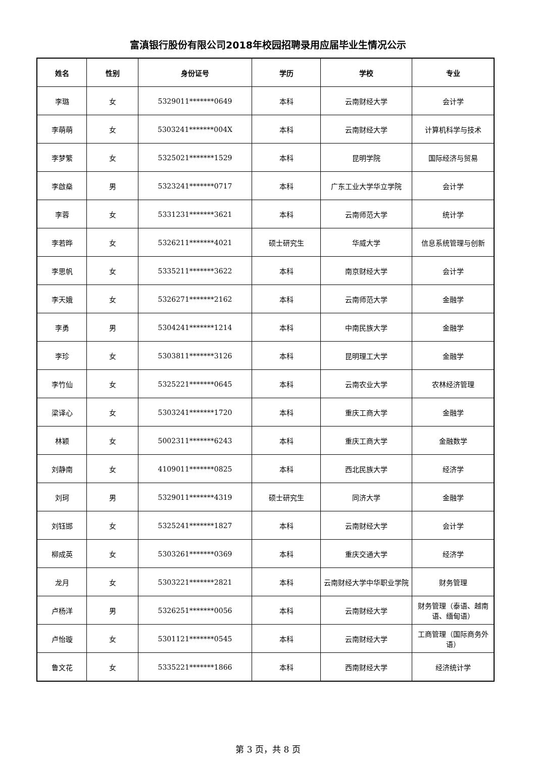富滇银行股份有限公司2018年校园招聘录用应届毕业生情况公示
| 姓名 | 性别 | 身份证号 | 学历 | 学校 | 专业 |
| --- | --- | --- | --- | --- | --- |
| 李璐 | 女 | 5329011*******0649 | 本科 | 云南财经大学 | 会计学 |
| 李萌萌 | 女 | 5303241*******004X | 本科 | 云南财经大学 | 计算机科学与技术 |
| 李梦繁 | 女 | 5325021*******1529 | 本科 | 昆明学院 | 国际经济与贸易 |
| 李啟燊 | 男 | 5323241*******0717 | 本科 | 广东工业大学华立学院 | 会计学 |
| 李蓉 | 女 | 5331231*******3621 | 本科 | 云南师范大学 | 统计学 |
| 李若晔 | 女 | 5326211*******4021 | 硕士研究生 | 华威大学 | 信息系统管理与创新 |
| 李思帆 | 女 | 5335211*******3622 | 本科 | 南京财经大学 | 会计学 |
| 李天娥 | 女 | 5326271*******2162 | 本科 | 云南师范大学 | 金融学 |
| 李勇 | 男 | 5304241*******1214 | 本科 | 中南民族大学 | 金融学 |
| 李珍 | 女 | 5303811*******3126 | 本科 | 昆明理工大学 | 金融学 |
| 李竹仙 | 女 | 5325221*******0645 | 本科 | 云南农业大学 | 农林经济管理 |
| 梁译心 | 女 | 5303241*******1720 | 本科 | 重庆工商大学 | 金融学 |
| 林颖 | 女 | 5002311*******6243 | 本科 | 重庆工商大学 | 金融数学 |
| 刘静南 | 女 | 4109011*******0825 | 本科 | 西北民族大学 | 经济学 |
| 刘珂 | 男 | 5329011*******4319 | 硕士研究生 | 同济大学 | 金融学 |
| 刘钰邯 | 女 | 5325241*******1827 | 本科 | 云南财经大学 | 会计学 |
| 柳成英 | 女 | 5303261*******0369 | 本科 | 重庆交通大学 | 经济学 |
| 龙月 | 女 | 5303221*******2821 | 本科 | 云南财经大学中华职业学院 | 财务管理 |
| 卢杨洋 | 男 | 5326251*******0056 | 本科 | 云南财经大学 | 财务管理（泰语、越南语、缅甸语） |
| 卢怡璇 | 女 | 5301121*******0545 | 本科 | 云南财经大学 | 工商管理（国际商务外语） |
| 鲁文花 | 女 | 5335221*******1866 | 本科 | 西南财经大学 | 经济统计学 |
第 3 页，共 8 页